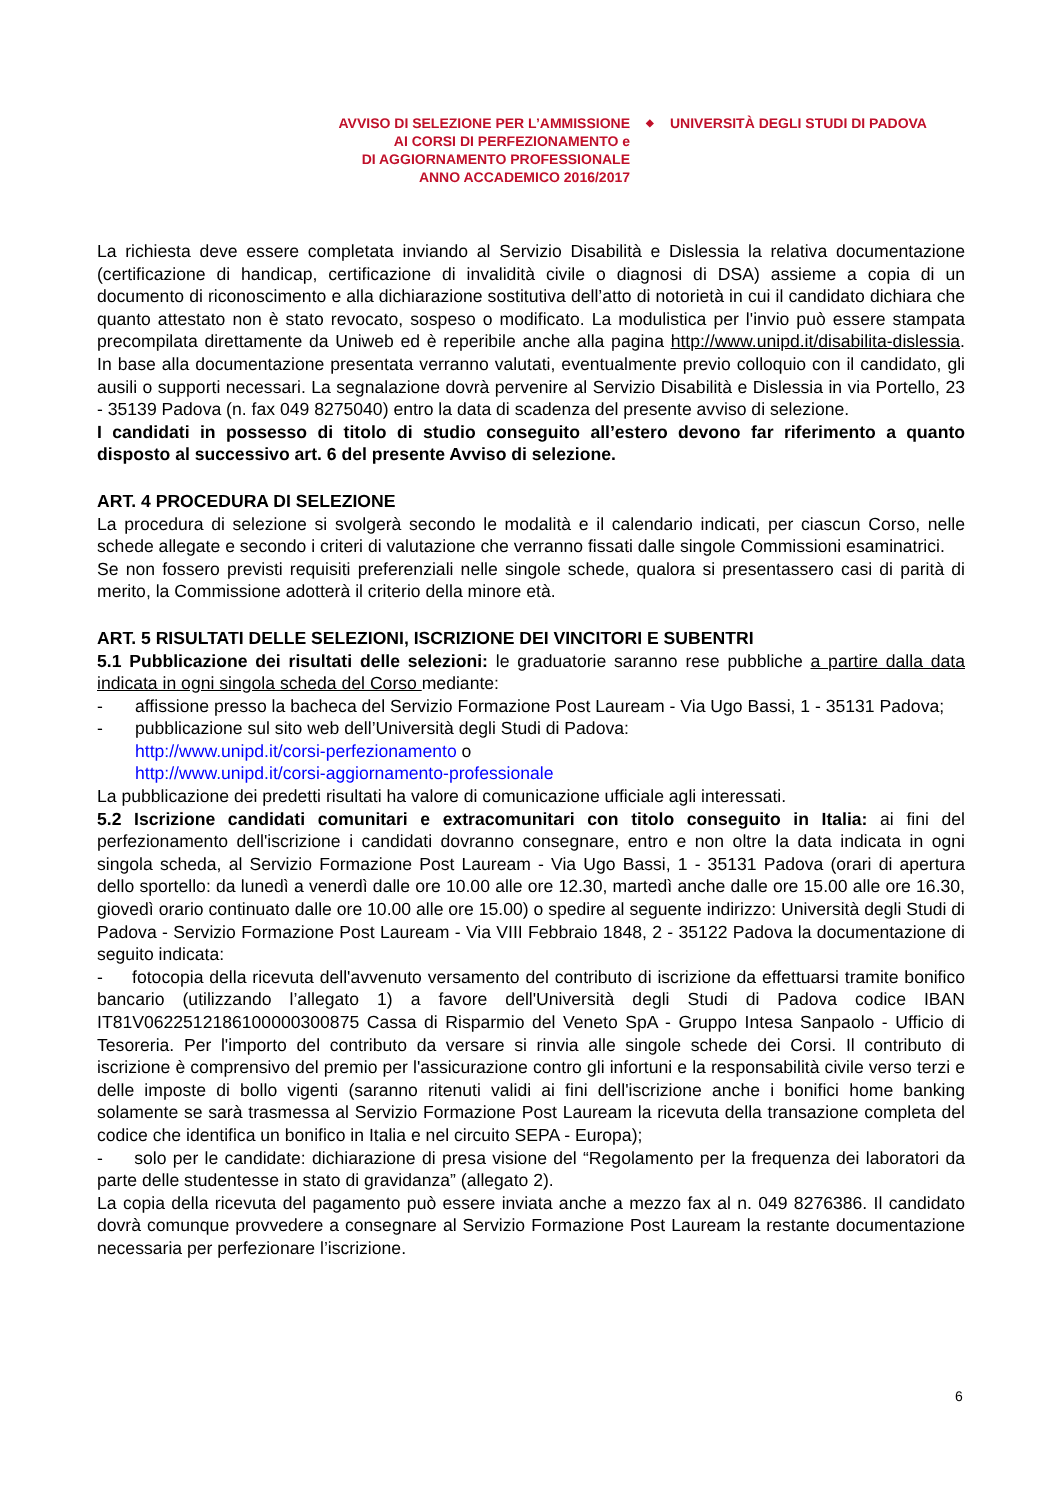AVVISO DI SELEZIONE PER L’AMMISSIONE
AI CORSI DI PERFEZIONAMENTO e
DI AGGIORNAMENTO PROFESSIONALE
ANNO ACCADEMICO 2016/2017
◆
UNIVERSITÀ DEGLI STUDI DI PADOVA
La richiesta deve essere completata inviando al Servizio Disabilità e Dislessia la relativa documentazione (certificazione di handicap, certificazione di invalidità civile o diagnosi di DSA) assieme a copia di un documento di riconoscimento e alla dichiarazione sostitutiva dell’atto di notorietà in cui il candidato dichiara che quanto attestato non è stato revocato, sospeso o modificato. La modulistica per l'invio può essere stampata precompilata direttamente da Uniweb ed è reperibile anche alla pagina http://www.unipd.it/disabilita-dislessia. In base alla documentazione presentata verranno valutati, eventualmente previo colloquio con il candidato, gli ausili o supporti necessari. La segnalazione dovrà pervenire al Servizio Disabilità e Dislessia in via Portello, 23 - 35139 Padova (n. fax 049 8275040) entro la data di scadenza del presente avviso di selezione.
I candidati in possesso di titolo di studio conseguito all’estero devono far riferimento a quanto disposto al successivo art. 6 del presente Avviso di selezione.
ART. 4 PROCEDURA DI SELEZIONE
La procedura di selezione si svolgerà secondo le modalità e il calendario indicati, per ciascun Corso, nelle schede allegate e secondo i criteri di valutazione che verranno fissati dalle singole Commissioni esaminatrici.
Se non fossero previsti requisiti preferenziali nelle singole schede, qualora si presentassero casi di parità di merito, la Commissione adotterà il criterio della minore età.
ART. 5 RISULTATI DELLE SELEZIONI, ISCRIZIONE DEI VINCITORI E SUBENTRI
5.1 Pubblicazione dei risultati delle selezioni: le graduatorie saranno rese pubbliche a partire dalla data indicata in ogni singola scheda del Corso mediante:
- affissione presso la bacheca del Servizio Formazione Post Lauream - Via Ugo Bassi, 1 - 35131 Padova;
- pubblicazione sul sito web dell’Università degli Studi di Padova:
http://www.unipd.it/corsi-perfezionamento o
http://www.unipd.it/corsi-aggiornamento-professionale
La pubblicazione dei predetti risultati ha valore di comunicazione ufficiale agli interessati.
5.2 Iscrizione candidati comunitari e extracomunitari con titolo conseguito in Italia: ai fini del perfezionamento dell'iscrizione i candidati dovranno consegnare, entro e non oltre la data indicata in ogni singola scheda, al Servizio Formazione Post Lauream - Via Ugo Bassi, 1 - 35131 Padova (orari di apertura dello sportello: da lunedì a venerdì dalle ore 10.00 alle ore 12.30, martedì anche dalle ore 15.00 alle ore 16.30, giovedì orario continuato dalle ore 10.00 alle ore 15.00) o spedire al seguente indirizzo: Università degli Studi di Padova - Servizio Formazione Post Lauream - Via VIII Febbraio 1848, 2 - 35122 Padova la documentazione di seguito indicata:
- fotocopia della ricevuta dell'avvenuto versamento del contributo di iscrizione da effettuarsi tramite bonifico bancario (utilizzando l’allegato 1) a favore dell'Università degli Studi di Padova codice IBAN IT81V0622512186100000300875 Cassa di Risparmio del Veneto SpA - Gruppo Intesa Sanpaolo - Ufficio di Tesoreria. Per l'importo del contributo da versare si rinvia alle singole schede dei Corsi. Il contributo di iscrizione è comprensivo del premio per l'assicurazione contro gli infortuni e la responsabilità civile verso terzi e delle imposte di bollo vigenti (saranno ritenuti validi ai fini dell'iscrizione anche i bonifici home banking solamente se sarà trasmessa al Servizio Formazione Post Lauream la ricevuta della transazione completa del codice che identifica un bonifico in Italia e nel circuito SEPA - Europa);
- solo per le candidate: dichiarazione di presa visione del “Regolamento per la frequenza dei laboratori da parte delle studentesse in stato di gravidanza” (allegato 2).
La copia della ricevuta del pagamento può essere inviata anche a mezzo fax al n. 049 8276386. Il candidato dovrà comunque provvedere a consegnare al Servizio Formazione Post Lauream la restante documentazione necessaria per perfezionare l’iscrizione.
6